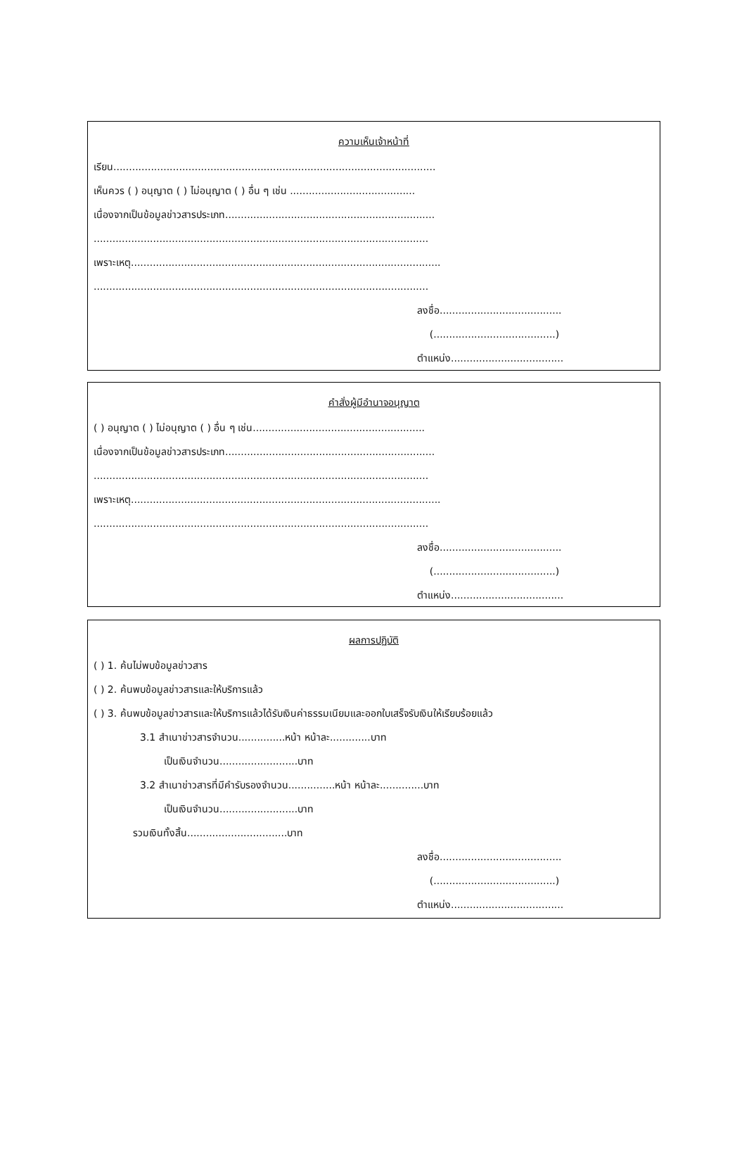ความเห็นเจ้าหน้าที่
เรียน.......................................................................................................
เห็นควร ( ) อนุญาต ( ) ไม่อนุญาต ( ) อื่น ๆ เช่น ........................................
เนื่องจากเป็นข้อมูลข่าวสารประเภท...................................................................
...........................................................................................................
เพราะเหตุ...................................................................................................
...........................................................................................................
ลงชื่อ.......................................
(.......................................)
ตำแหน่ง....................................
คำสั่งผู้มีอำนาจอนุญาต
( ) อนุญาต ( ) ไม่อนุญาต ( ) อื่น ๆ เช่น.......................................................
เนื่องจากเป็นข้อมูลข่าวสารประเภท...................................................................
...........................................................................................................
เพราะเหตุ...................................................................................................
...........................................................................................................
ลงชื่อ.......................................
(.......................................)
ตำแหน่ง....................................
ผลการปฏิบัติ
( ) 1. ค้นไม่พบข้อมูลข่าวสาร
( ) 2. ค้นพบข้อมูลข่าวสารและให้บริการแล้ว
( ) 3. ค้นพบข้อมูลข่าวสารและให้บริการแล้วได้รับเงินค่าธรรมเนียมและออกใบเสร็จรับเงินให้เรียบร้อยแล้ว
3.1 สำเนาข่าวสารจำนวน...............หน้า หน้าละ.............บาท
เป็นเงินจำนวน.........................บาท
3.2 สำเนาข่าวสารที่มีคำรับรองจำนวน...............หน้า หน้าละ..............บาท
เป็นเงินจำนวน.........................บาท
รวมเงินทั้งสิ้น................................บาท
ลงชื่อ.......................................
(.......................................)
ตำแหน่ง....................................